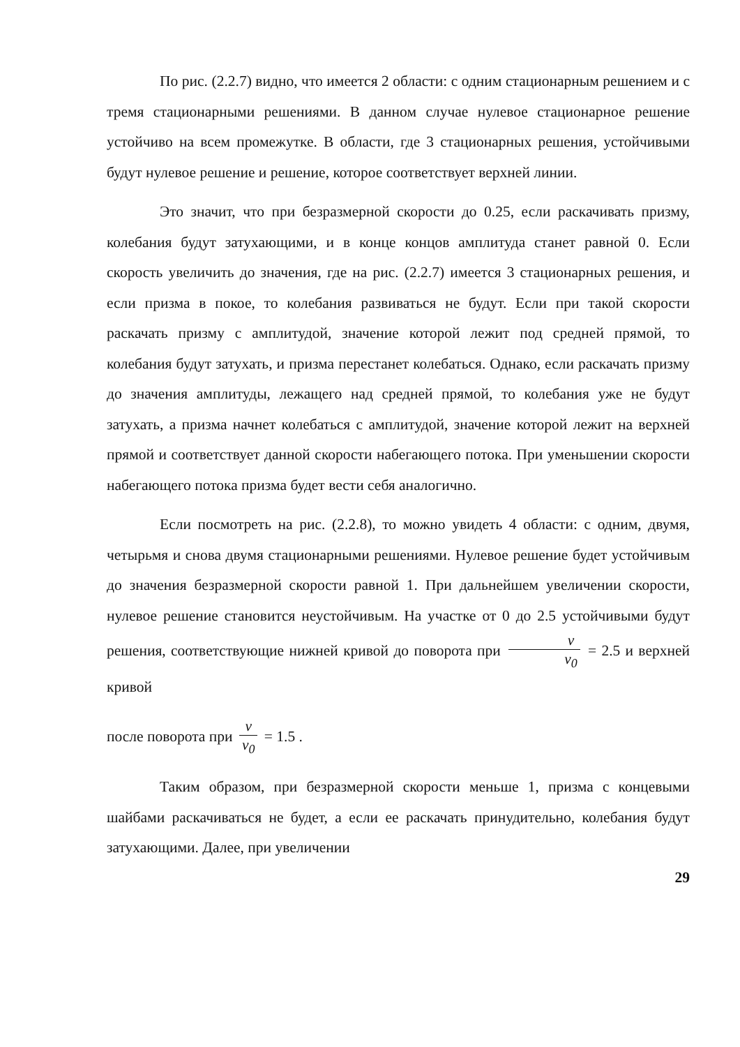По рис. (2.2.7) видно, что имеется 2 области: с одним стационарным решением и с тремя стационарными решениями. В данном случае нулевое стационарное решение устойчиво на всем промежутке. В области, где 3 стационарных решения, устойчивыми будут нулевое решение и решение, которое соответствует верхней линии.
Это значит, что при безразмерной скорости до 0.25, если раскачивать призму, колебания будут затухающими, и в конце концов амплитуда станет равной 0. Если скорость увеличить до значения, где на рис. (2.2.7) имеется 3 стационарных решения, и если призма в покое, то колебания развиваться не будут. Если при такой скорости раскачать призму с амплитудой, значение которой лежит под средней прямой, то колебания будут затухать, и призма перестанет колебаться. Однако, если раскачать призму до значения амплитуды, лежащего над средней прямой, то колебания уже не будут затухать, а призма начнет колебаться с амплитудой, значение которой лежит на верхней прямой и соответствует данной скорости набегающего потока. При уменьшении скорости набегающего потока призма будет вести себя аналогично.
Если посмотреть на рис. (2.2.8), то можно увидеть 4 области: с одним, двумя, четырьмя и снова двумя стационарными решениями. Нулевое решение будет устойчивым до значения безразмерной скорости равной 1. При дальнейшем увеличении скорости, нулевое решение становится неустойчивым. На участке от 0 до 2.5 устойчивыми будут решения, соответствующие нижней кривой до поворота при v v<sub>0</sub> = 2.5 и верхней кривой
после поворота при v v<sub>0</sub> = 1.5 .
Таким образом, при безразмерной скорости меньше 1, призма с концевыми шайбами раскачиваться не будет, а если ее раскачать принудительно, колебания будут затухающими. Далее, при увеличении
29